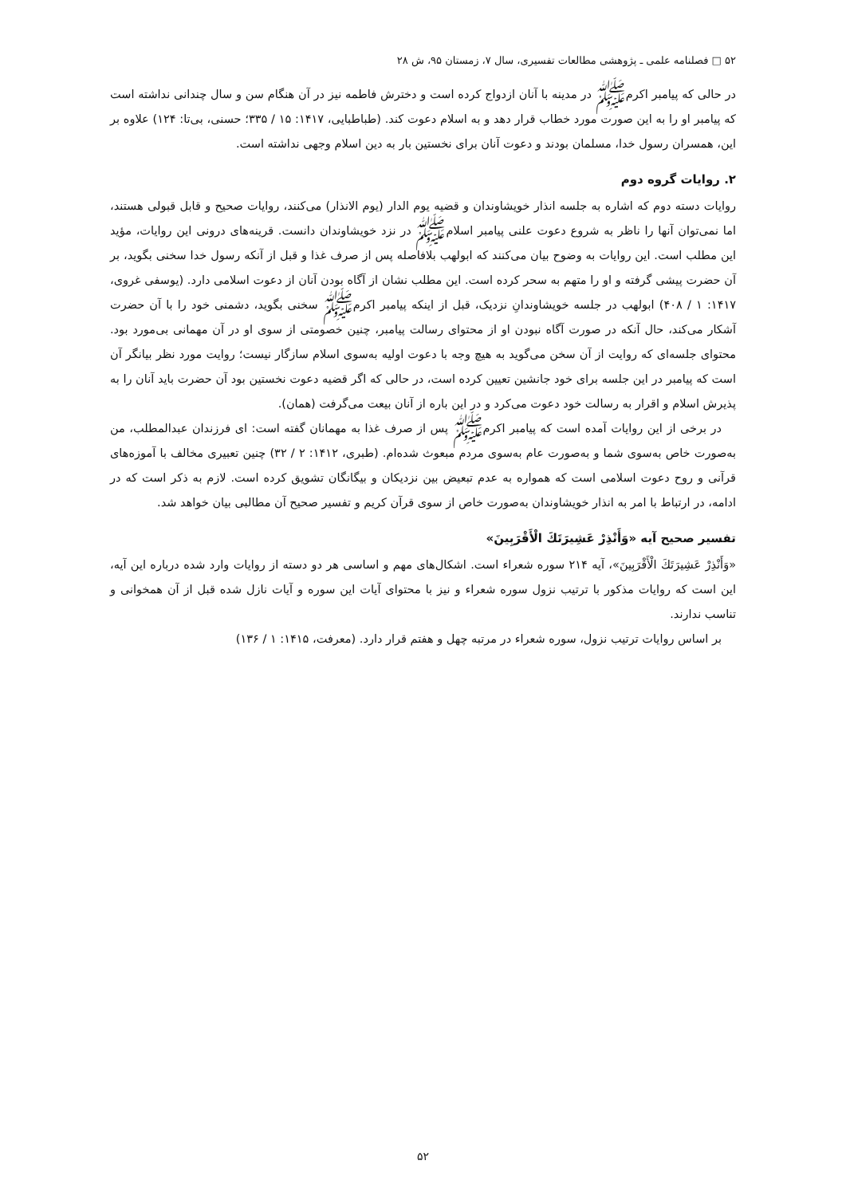۵۲ □ فصلنامه علمی ـ پژوهشی مطالعات تفسیری، سال ۷، زمستان ۹۵، ش ۲۸
در حالی که پیامبر اکرم‌ﷺ در مدینه با آنان ازدواج کرده است و دخترش فاطمه نیز در آن هنگام سن و سال چندانی نداشته است که پیامبر او را به این صورت مورد خطاب قرار دهد و به اسلام دعوت کند. (طباطبایی، ۱۴۱۷: ۱۵ / ۳۳۵؛ حسنی، بی‌تا: ۱۲۴) علاوه بر این، همسران رسول خدا، مسلمان بودند و دعوت آنان برای نخستین بار به دین اسلام وجهی نداشته است.
۲. روایات گروه دوم
روایات دسته دوم که اشاره به جلسه انذار خویشاوندان و قضیه یوم الدار (یوم الانذار) می‌کنند، روایات صحیح و قابل قبولی هستند، اما نمی‌توان آنها را ناظر به شروع دعوت علنی پیامبر اسلام‌ﷺ در نزد خویشاوندان دانست. قرینه‌های درونی این روایات، مؤید این مطلب است. این روایات به وضوح بیان می‌کنند که ابولهب بلافاصله پس از صرف غذا و قبل از آنکه رسول خدا سخنی بگوید، بر آن حضرت پیشی گرفته و او را متهم به سحر کرده است. این مطلب نشان از آگاه بودن آنان از دعوت اسلامی دارد. (یوسفی غروی، ۱۴۱۷: ۱ / ۴۰۸) ابولهب در جلسه خویشاوندانِ نزدیک، قبل از اینکه پیامبر اکرم‌ﷺ سخنی بگوید، دشمنی خود را با آن حضرت آشکار می‌کند، حال آنکه در صورت آگاه نبودن او از محتوای رسالت پیامبر، چنین خصومتی از سوی او در آن مهمانی بی‌مورد بود. محتوای جلسه‌ای که روایت از آن سخن می‌گوید به هیچ وجه با دعوت اولیه به‌سوی اسلام سازگار نیست؛ روایت مورد نظر بیانگر آن است که پیامبر در این جلسه برای خود جانشین تعیین کرده است، در حالی که اگر قضیه دعوت نخستین بود آن حضرت باید آنان را به پذیرش اسلام و اقرار به رسالت خود دعوت می‌کرد و در این باره از آنان بیعت می‌گرفت (همان).
در برخی از این روایات آمده است که پیامبر اکرم‌ﷺ پس از صرف غذا به مهمانان گفته است: ای فرزندان عبدالمطلب، من به‌صورت خاص به‌سوی شما و به‌صورت عام به‌سوی مردم مبعوث شده‌ام. (طبری، ۱۴۱۲: ۲ / ۳۲) چنین تعبیری مخالف با آموزه‌های قرآنی و روح دعوت اسلامی است که همواره به عدم تبعیض بین نزدیکان و بیگانگان تشویق کرده است. لازم به ذکر است که در ادامه، در ارتباط با امر به انذار خویشاوندان به‌صورت خاص از سوی قرآن کریم و تفسیر صحیح آن مطالبی بیان خواهد شد.
تفسیر صحیح آیه «وَأَنْذِرْ عَشِيرَتَكَ الْأَقْرَبِينَ»
«وَأَنْذِرْ عَشِيرَتَكَ الْأَقْرَبِينَ»، آیه ۲۱۴ سوره شعراء است. اشکال‌های مهم و اساسی هر دو دسته از روایات وارد شده درباره این آیه، این است که روایات مذکور با ترتیب نزول سوره شعراء و نیز با محتوای آیات این سوره و آیات نازل شده قبل از آن همخوانی و تناسب ندارند.
بر اساس روایات ترتیب نزول، سوره شعراء در مرتبه چهل و هفتم قرار دارد. (معرفت، ۱۴۱۵: ۱ / ۱۳۶)
۵۲